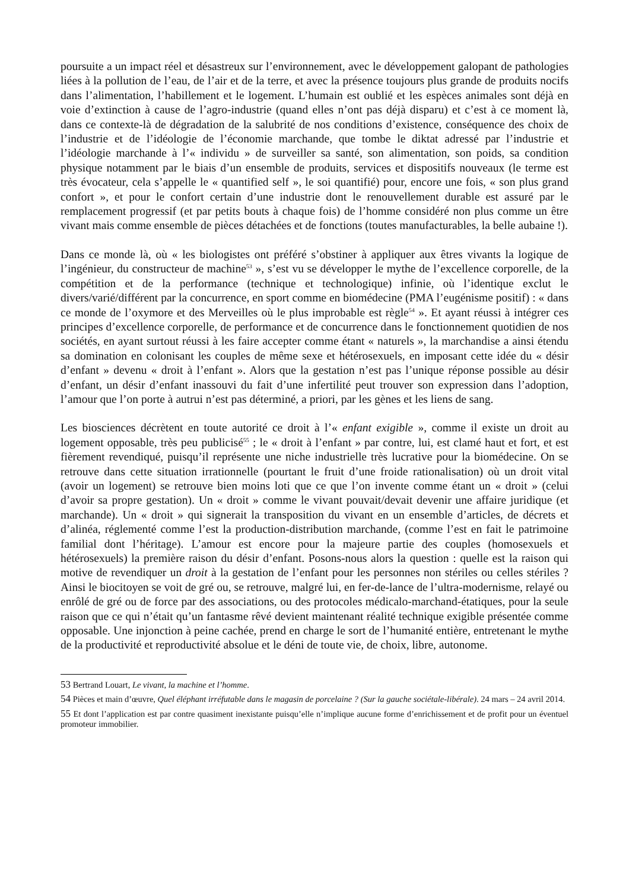poursuite a un impact réel et désastreux sur l’environnement, avec le développement galopant de pathologies liées à la pollution de l’eau, de l’air et de la terre, et avec la présence toujours plus grande de produits nocifs dans l’alimentation, l’habillement et le logement. L’humain est oublié et les espèces animales sont déjà en voie d’extinction à cause de l’agro-industrie (quand elles n’ont pas déjà disparu) et c’est à ce moment là, dans ce contexte-là de dégradation de la salubrité de nos conditions d’existence, conséquence des choix de l’industrie et de l’idéologie de l’économie marchande, que tombe le diktat adressé par l’industrie et l’idéologie marchande à l’« individu » de surveiller sa santé, son alimentation, son poids, sa condition physique notamment par le biais d’un ensemble de produits, services et dispositifs nouveaux (le terme est très évocateur, cela s’appelle le « quantified self », le soi quantifié) pour, encore une fois, « son plus grand confort », et pour le confort certain d’une industrie dont le renouvellement durable est assuré par le remplacement progressif (et par petits bouts à chaque fois) de l’homme considéré non plus comme un être vivant mais comme ensemble de pièces détachées et de fonctions (toutes manufacturables, la belle aubaine !).
Dans ce monde là, où « les biologistes ont préféré s’obstiner à appliquer aux êtres vivants la logique de l’ingénieur, du constructeur de machine<sup>53</sup> », s’est vu se développer le mythe de l’excellence corporelle, de la compétition et de la performance (technique et technologique) infinie, où l’identique exclut le divers/varié/différent par la concurrence, en sport comme en biomédecine (PMA l’eugénisme positif) : « dans ce monde de l’oxymore et des Merveilles où le plus improbable est règle<sup>54</sup> ». Et ayant réussi à intégrer ces principes d’excellence corporelle, de performance et de concurrence dans le fonctionnement quotidien de nos sociétés, en ayant surtout réussi à les faire accepter comme étant « naturels », la marchandise a ainsi étendu sa domination en colonisant les couples de même sexe et hétérosexuels, en imposant cette idée du « désir d’enfant » devenu « droit à l’enfant ». Alors que la gestation n’est pas l’unique réponse possible au désir d’enfant, un désir d’enfant inassouvi du fait d’une infertilité peut trouver son expression dans l’adoption, l’amour que l’on porte à autrui n’est pas déterminé, a priori, par les gènes et les liens de sang.
Les biosciences décrètent en toute autorité ce droit à l’« enfant exigible », comme il existe un droit au logement opposable, très peu publicisé<sup>55</sup> ; le « droit à l’enfant » par contre, lui, est clamé haut et fort, et est fièrement revendiqué, puisqu’il représente une niche industrielle très lucrative pour la biomédecine. On se retrouve dans cette situation irrationnelle (pourtant le fruit d’une froide rationalisation) où un droit vital (avoir un logement) se retrouve bien moins loti que ce que l’on invente comme étant un « droit » (celui d’avoir sa propre gestation). Un « droit » comme le vivant pouvait/devait devenir une affaire juridique (et marchande). Un « droit » qui signerait la transposition du vivant en un ensemble d’articles, de décrets et d’alinéa, réglementé comme l’est la production-distribution marchande, (comme l’est en fait le patrimoine familial dont l’héritage). L’amour est encore pour la majeure partie des couples (homosexuels et hétérosexuels) la première raison du désir d’enfant. Posons-nous alors la question : quelle est la raison qui motive de revendiquer un droit à la gestation de l’enfant pour les personnes non stériles ou celles stériles ? Ainsi le biocitoyen se voit de gré ou, se retrouve, malgré lui, en fer-de-lance de l’ultra-modernisme, relayé ou enrôlé de gré ou de force par des associations, ou des protocoles médicalo-marchand-étatiques, pour la seule raison que ce qui n’était qu’un fantasme rêvé devient maintenant réalité technique exigible présentée comme opposable. Une injonction à peine cachée, prend en charge le sort de l’humanité entière, entretenant le mythe de la productivité et reproductivité absolue et le déni de toute vie, de choix, libre, autonome.
53 Bertrand Louart, Le vivant, la machine et l’homme.
54 Pièces et main d’œuvre, Quel éléphant irréfutable dans le magasin de porcelaine ? (Sur la gauche sociétale-libérale). 24 mars – 24 avril 2014.
55 Et dont l’application est par contre quasiment inexistante puisqu’elle n’implique aucune forme d’enrichissement et de profit pour un éventuel promoteur immobilier.